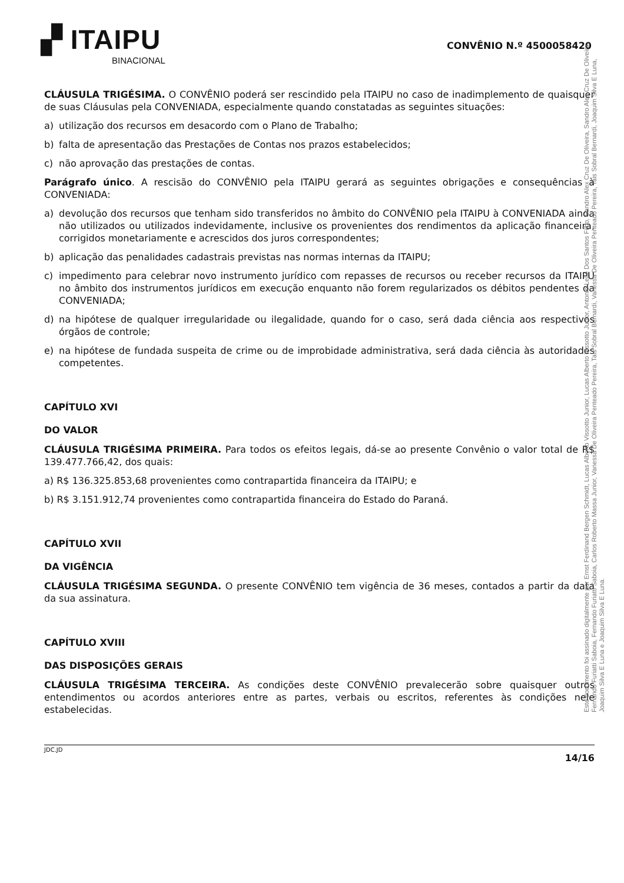▞ ITAIPU
BINACIONAL
CONVÊNIO N.º 4500058420
CLÁUSULA TRIGÉSIMA. O CONVÊNIO poderá ser rescindido pela ITAIPU no caso de inadimplemento de quaisquer de suas Cláusulas pela CONVENIADA, especialmente quando constatadas as seguintes situações:
a) utilização dos recursos em desacordo com o Plano de Trabalho;
b) falta de apresentação das Prestações de Contas nos prazos estabelecidos;
c) não aprovação das prestações de contas.
Parágrafo único. A rescisão do CONVÊNIO pela ITAIPU gerará as seguintes obrigações e consequências à CONVENIADA:
a) devolução dos recursos que tenham sido transferidos no âmbito do CONVÊNIO pela ITAIPU à CONVENIADA ainda não utilizados ou utilizados indevidamente, inclusive os provenientes dos rendimentos da aplicação financeira, corrigidos monetariamente e acrescidos dos juros correspondentes;
b) aplicação das penalidades cadastrais previstas nas normas internas da ITAIPU;
c) impedimento para celebrar novo instrumento jurídico com repasses de recursos ou receber recursos da ITAIPU no âmbito dos instrumentos jurídicos em execução enquanto não forem regularizados os débitos pendentes da CONVENIADA;
d) na hipótese de qualquer irregularidade ou ilegalidade, quando for o caso, será dada ciência aos respectivos órgãos de controle;
e) na hipótese de fundada suspeita de crime ou de improbidade administrativa, será dada ciência às autoridades competentes.
CAPÍTULO XVI
DO VALOR
CLÁUSULA TRIGÉSIMA PRIMEIRA. Para todos os efeitos legais, dá-se ao presente Convênio o valor total de R$ 139.477.766,42, dos quais:
a) R$ 136.325.853,68 provenientes como contrapartida financeira da ITAIPU; e
b) R$ 3.151.912,74 provenientes como contrapartida financeira do Estado do Paraná.
CAPÍTULO XVII
DA VIGÊNCIA
CLÁUSULA TRIGÉSIMA SEGUNDA. O presente CONVÊNIO tem vigência de 36 meses, contados a partir da data da sua assinatura.
CAPÍTULO XVIII
DAS DISPOSIÇÕES GERAIS
CLÁUSULA TRIGÉSIMA TERCEIRA. As condições deste CONVÊNIO prevalecerão sobre quaisquer outros entendimentos ou acordos anteriores entre as partes, verbais ou escritos, referentes às condições nele estabelecidas.
Este documento foi assinado digitalmente por Ernst Ferdinand Bergen Schmidt, Lucas Alberto Vissotto Junior, Lucas Alberto Vissotto Junior, Antonio Leite Dos Santos Filho, Sandro Alex Cruz De Oliveira, Sandro Alex Cruz De Oliveira, Fernando Furiatti Saboia, Fernando Furiatti Saboia, Carlos Roberto Massa Junior, Vanessa De Oliveira Penteado Pereira, Tais Sobral Bernardi, Vanessa De Oliveira Penteado Pereira, Tais Sobral Bernardi, Joaquim Silva E Luna, Joaquim Silva E Luna e Joaquim Silva E Luna.
JDC.JD 14/16